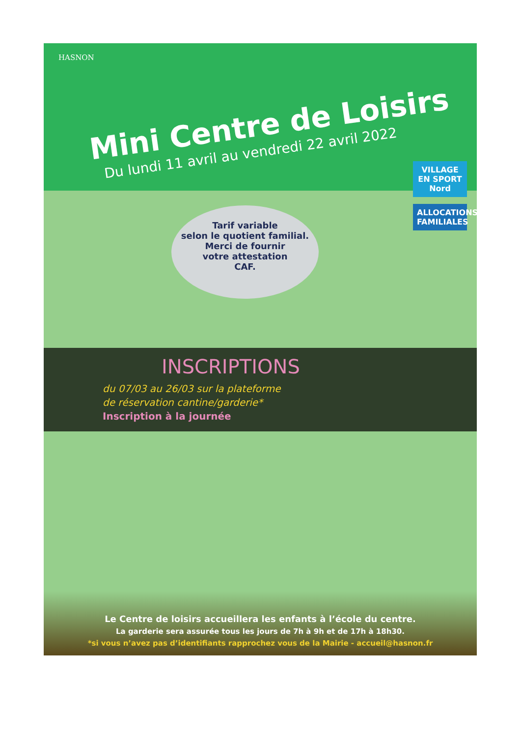HASNON
Mini Centre de Loisirs
Du lundi 11 avril au vendredi 22 avril 2022
VILLAGE EN SPORT Nord
ALLOCATIONS FAMILIALES
Tarif variable
selon le quotient familial.
Merci de fournir
votre attestation
CAF.
INSCRIPTIONS
du 07/03 au 26/03 sur la plateforme
de réservation cantine/garderie*
Inscription à la journée
Le Centre de loisirs accueillera les enfants à l’école du centre.
La garderie sera assurée tous les jours de 7h à 9h et de 17h à 18h30.
*si vous n’avez pas d’identifiants rapprochez vous de la Mairie - accueil@hasnon.fr